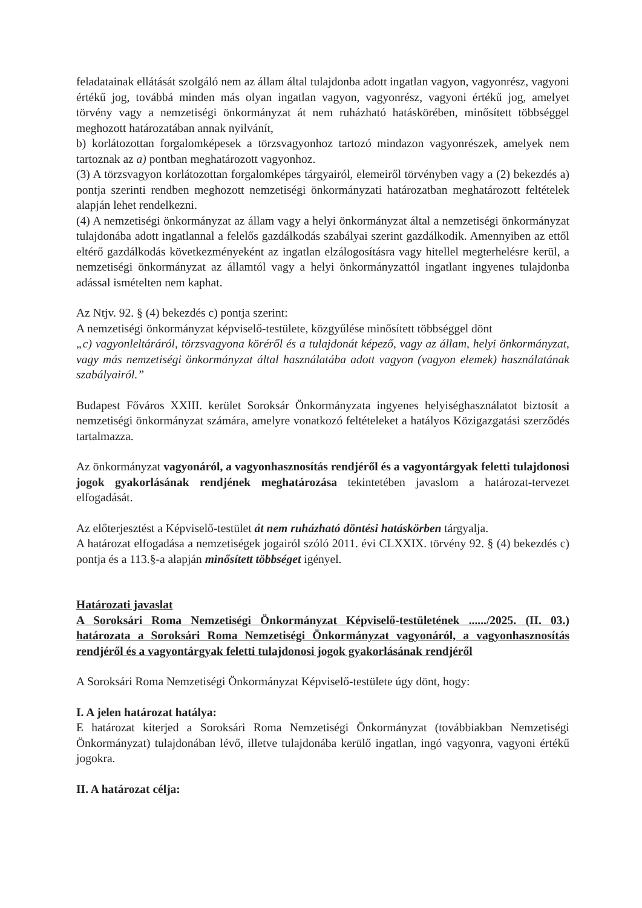feladatainak ellátását szolgáló nem az állam által tulajdonba adott ingatlan vagyon, vagyonrész, vagyoni értékű jog, továbbá minden más olyan ingatlan vagyon, vagyonrész, vagyoni értékű jog, amelyet törvény vagy a nemzetiségi önkormányzat át nem ruházható hatáskörében, minősített többséggel meghozott határozatában annak nyilvánít,
b) korlátozottan forgalomképesek a törzsvagyonhoz tartozó mindazon vagyonrészek, amelyek nem tartoznak az a) pontban meghatározott vagyonhoz.
(3) A törzsvagyon korlátozottan forgalomképes tárgyairól, elemeiről törvényben vagy a (2) bekezdés a) pontja szerinti rendben meghozott nemzetiségi önkormányzati határozatban meghatározott feltételek alapján lehet rendelkezni.
(4) A nemzetiségi önkormányzat az állam vagy a helyi önkormányzat által a nemzetiségi önkormányzat tulajdonába adott ingatlannal a felelős gazdálkodás szabályai szerint gazdálkodik. Amennyiben az ettől eltérő gazdálkodás következményeként az ingatlan elzálogosításra vagy hitellel megterhelésre kerül, a nemzetiségi önkormányzat az államtól vagy a helyi önkormányzattól ingatlant ingyenes tulajdonba adással ismételten nem kaphat.
Az Ntjv. 92. § (4) bekezdés c) pontja szerint:
A nemzetiségi önkormányzat képviselő-testülete, közgyűlése minősített többséggel dönt
„c) vagyonleltáráról, törzsvagyona köréről és a tulajdonát képező, vagy az állam, helyi önkormányzat, vagy más nemzetiségi önkormányzat által használatába adott vagyon (vagyon elemek) használatának szabályairól.”
Budapest Főváros XXIII. kerület Soroksár Önkormányzata ingyenes helyiséghasználatot biztosít a nemzetiségi önkormányzat számára, amelyre vonatkozó feltételeket a hatályos Közigazgatási szerződés tartalmazza.
Az önkormányzat vagyonáról, a vagyonhasznosítás rendjéről és a vagyontárgyak feletti tulajdonosi jogok gyakorlásának rendjének meghatározása tekintetében javaslom a határozat-tervezet elfogadását.
Az előterjesztést a Képviselő-testület át nem ruházható döntési hatáskörben tárgyalja.
A határozat elfogadása a nemzetiségek jogairól szóló 2011. évi CLXXIX. törvény 92. § (4) bekezdés c) pontja és a 113.§-a alapján minősített többséget igényel.
Határozati javaslat
A Soroksári Roma Nemzetiségi Önkormányzat Képviselő-testületének ....../2025. (II. 03.) határozata a Soroksári Roma Nemzetiségi Önkormányzat vagyonáról, a vagyonhasznosítás rendjéről és a vagyontárgyak feletti tulajdonosi jogok gyakorlásának rendjéről
A Soroksári Roma Nemzetiségi Önkormányzat Képviselő-testülete úgy dönt, hogy:
I. A jelen határozat hatálya:
E határozat kiterjed a Soroksári Roma Nemzetiségi Önkormányzat (továbbiakban Nemzetiségi Önkormányzat) tulajdonában lévő, illetve tulajdonába kerülő ingatlan, ingó vagyonra, vagyoni értékű jogokra.
II. A határozat célja: